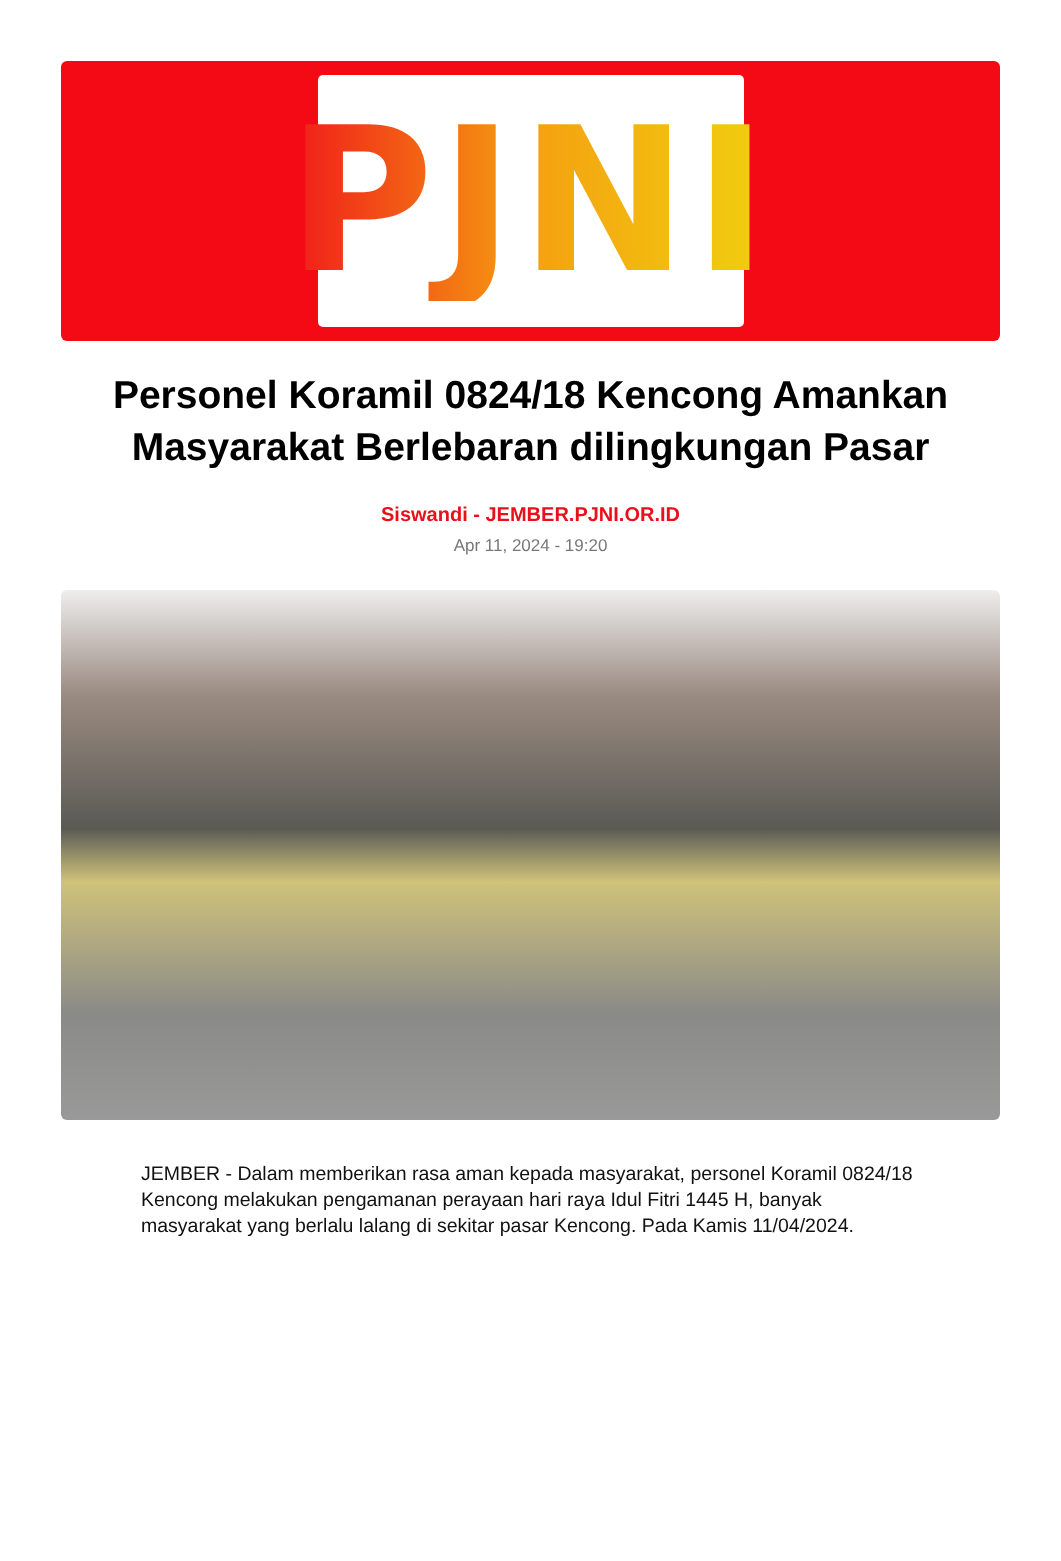PJNI
Personel Koramil 0824/18 Kencong Amankan Masyarakat Berlebaran dilingkungan Pasar
Siswandi - JEMBER.PJNI.OR.ID
Apr 11, 2024 - 19:20
JEMBER - Dalam memberikan rasa aman kepada masyarakat, personel Koramil 0824/18 Kencong melakukan pengamanan perayaan hari raya Idul Fitri 1445 H, banyak masyarakat yang berlalu lalang di sekitar pasar Kencong. Pada Kamis 11/04/2024.